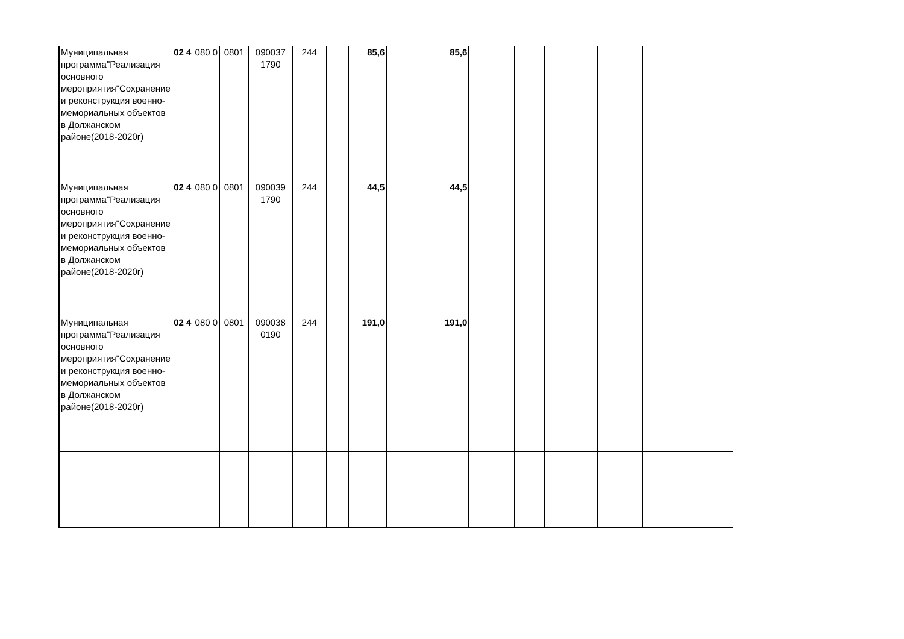| Муниципальная программа"Реализация основного мероприятия"Сохранение и реконструкция военно-мемориальных объектов в Должанском районе(2018-2020г) | 02 4 | 080 0 | 0801 | 090037 1790 | 244 | | 85,6 | | 85,6 | | | | | | |
| Муниципальная программа"Реализация основного мероприятия"Сохранение и реконструкция военно-мемориальных объектов в Должанском районе(2018-2020г) | 02 4 | 080 0 | 0801 | 090039 1790 | 244 | | 44,5 | | 44,5 | | | | | | |
| Муниципальная программа"Реализация основного мероприятия"Сохранение и реконструкция военно-мемориальных объектов в Должанском районе(2018-2020г) | 02 4 | 080 0 | 0801 | 090038 0190 | 244 | | 191,0 | | 191,0 | | | | | | |